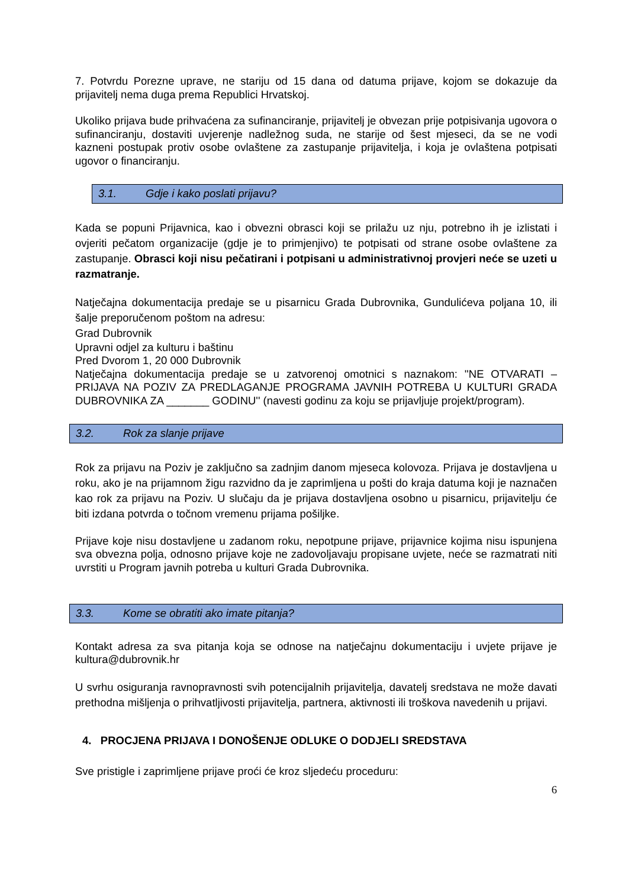7. Potvrdu Porezne uprave, ne stariju od 15 dana od datuma prijave, kojom se dokazuje da prijavitelj nema duga prema Republici Hrvatskoj.
Ukoliko prijava bude prihvaćena za sufinanciranje, prijavitelj je obvezan prije potpisivanja ugovora o sufinanciranju, dostaviti uvjerenje nadležnog suda, ne starije od šest mjeseci, da se ne vodi kazneni postupak protiv osobe ovlaštene za zastupanje prijavitelja, i koja je ovlaštena potpisati ugovor o financiranju.
3.1. Gdje i kako poslati prijavu?
Kada se popuni Prijavnica, kao i obvezni obrasci koji se prilažu uz nju, potrebno ih je izlistati i ovjeriti pečatom organizacije (gdje je to primjenjivo) te potpisati od strane osobe ovlaštene za zastupanje. Obrasci koji nisu pečatirani i potpisani u administrativnoj provjeri neće se uzeti u razmatranje.
Natječajna dokumentacija predaje se u pisarnicu Grada Dubrovnika, Gundulićeva poljana 10, ili šalje preporučenom poštom na adresu:
Grad Dubrovnik
Upravni odjel za kulturu i baštinu
Pred Dvorom 1, 20 000 Dubrovnik
Natječajna dokumentacija predaje se u zatvorenoj omotnici s naznakom: ''NE OTVARATI – PRIJAVA NA POZIV ZA PREDLAGANJE PROGRAMA JAVNIH POTREBA U KULTURI GRADA DUBROVNIKA ZA _______ GODINU'' (navesti godinu za koju se prijavljuje projekt/program).
3.2. Rok za slanje prijave
Rok za prijavu na Poziv je zaključno sa zadnjim danom mjeseca kolovoza. Prijava je dostavljena u roku, ako je na prijamnom žigu razvidno da je zaprimljena u pošti do kraja datuma koji je naznačen kao rok za prijavu na Poziv. U slučaju da je prijava dostavljena osobno u pisarnicu, prijavitelju će biti izdana potvrda o točnom vremenu prijama pošiljke.
Prijave koje nisu dostavljene u zadanom roku, nepotpune prijave, prijavnice kojima nisu ispunjena sva obvezna polja, odnosno prijave koje ne zadovoljavaju propisane uvjete, neće se razmatrati niti uvrstiti u Program javnih potreba u kulturi Grada Dubrovnika.
3.3. Kome se obratiti ako imate pitanja?
Kontakt adresa za sva pitanja koja se odnose na natječajnu dokumentaciju i uvjete prijave je kultura@dubrovnik.hr
U svrhu osiguranja ravnopravnosti svih potencijalnih prijavitelja, davatelj sredstava ne može davati prethodna mišljenja o prihvatljivosti prijavitelja, partnera, aktivnosti ili troškova navedenih u prijavi.
4. PROCJENA PRIJAVA I DONOŠENJE ODLUKE O DODJELI SREDSTAVA
Sve pristigle i zaprimljene prijave proći će kroz sljedeću proceduru:
6